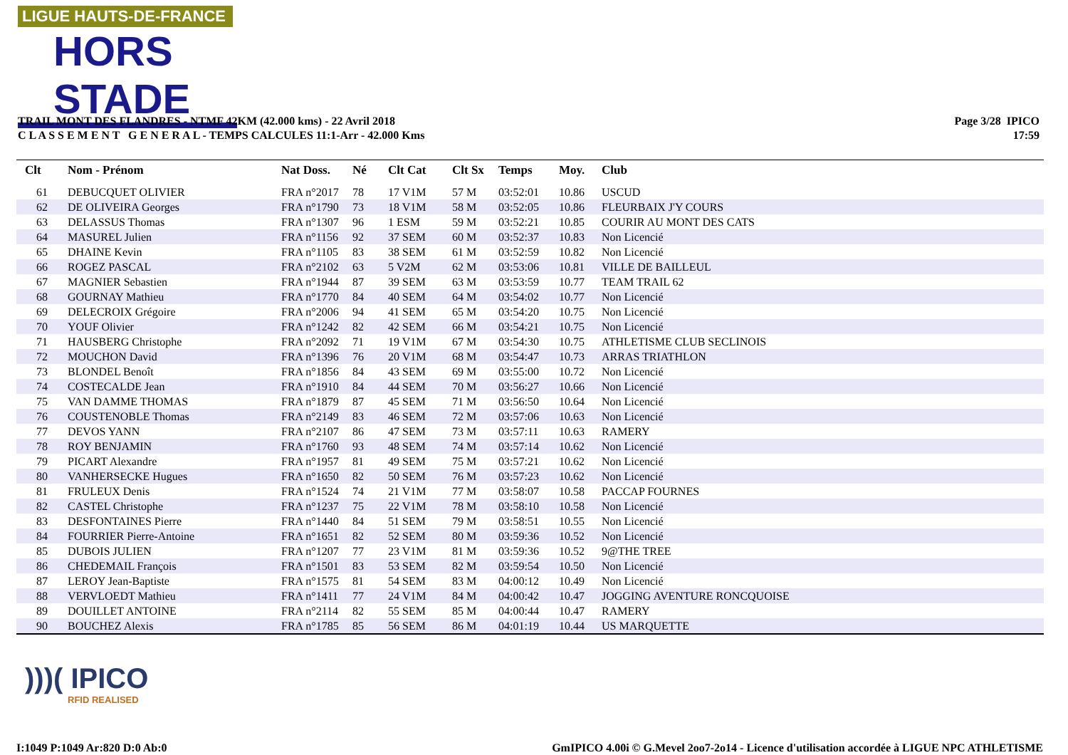LIGUE HAUTS-DE-FRANCE
HORS STADE
TRAIL MONT DES FLANDRES - NTMF 42KM (42.000 kms) - 22 Avril 2018
C L A S S E M E N T G E N E R A L - TEMPS CALCULES 11:1-Arr - 42.000 Kms
Page 3/28 IPICO
17:59
| Clt | Nom - Prénom | Nat Doss. | Né | Clt Cat | Clt Sx | Temps | Moy. | Club |
| --- | --- | --- | --- | --- | --- | --- | --- | --- |
| 61 | DEBUCQUET OLIVIER | FRA n°2017 | 78 | 17 V1M | 57 M | 03:52:01 | 10.86 | USCUD |
| 62 | DE OLIVEIRA Georges | FRA n°1790 | 73 | 18 V1M | 58 M | 03:52:05 | 10.86 | FLEURBAIX J'Y COURS |
| 63 | DELASSUS Thomas | FRA n°1307 | 96 | 1 ESM | 59 M | 03:52:21 | 10.85 | COURIR AU MONT DES CATS |
| 64 | MASUREL Julien | FRA n°1156 | 92 | 37 SEM | 60 M | 03:52:37 | 10.83 | Non Licencié |
| 65 | DHAINE Kevin | FRA n°1105 | 83 | 38 SEM | 61 M | 03:52:59 | 10.82 | Non Licencié |
| 66 | ROGEZ PASCAL | FRA n°2102 | 63 | 5 V2M | 62 M | 03:53:06 | 10.81 | VILLE DE BAILLEUL |
| 67 | MAGNIER Sebastien | FRA n°1944 | 87 | 39 SEM | 63 M | 03:53:59 | 10.77 | TEAM TRAIL 62 |
| 68 | GOURNAY Mathieu | FRA n°1770 | 84 | 40 SEM | 64 M | 03:54:02 | 10.77 | Non Licencié |
| 69 | DELECROIX Grégoire | FRA n°2006 | 94 | 41 SEM | 65 M | 03:54:20 | 10.75 | Non Licencié |
| 70 | YOUF Olivier | FRA n°1242 | 82 | 42 SEM | 66 M | 03:54:21 | 10.75 | Non Licencié |
| 71 | HAUSBERG Christophe | FRA n°2092 | 71 | 19 V1M | 67 M | 03:54:30 | 10.75 | ATHLETISME CLUB SECLINOIS |
| 72 | MOUCHON David | FRA n°1396 | 76 | 20 V1M | 68 M | 03:54:47 | 10.73 | ARRAS TRIATHLON |
| 73 | BLONDEL Benoît | FRA n°1856 | 84 | 43 SEM | 69 M | 03:55:00 | 10.72 | Non Licencié |
| 74 | COSTECALDE Jean | FRA n°1910 | 84 | 44 SEM | 70 M | 03:56:27 | 10.66 | Non Licencié |
| 75 | VAN DAMME THOMAS | FRA n°1879 | 87 | 45 SEM | 71 M | 03:56:50 | 10.64 | Non Licencié |
| 76 | COUSTENOBLE Thomas | FRA n°2149 | 83 | 46 SEM | 72 M | 03:57:06 | 10.63 | Non Licencié |
| 77 | DEVOS YANN | FRA n°2107 | 86 | 47 SEM | 73 M | 03:57:11 | 10.63 | RAMERY |
| 78 | ROY BENJAMIN | FRA n°1760 | 93 | 48 SEM | 74 M | 03:57:14 | 10.62 | Non Licencié |
| 79 | PICART Alexandre | FRA n°1957 | 81 | 49 SEM | 75 M | 03:57:21 | 10.62 | Non Licencié |
| 80 | VANHERSECKE Hugues | FRA n°1650 | 82 | 50 SEM | 76 M | 03:57:23 | 10.62 | Non Licencié |
| 81 | FRULEUX Denis | FRA n°1524 | 74 | 21 V1M | 77 M | 03:58:07 | 10.58 | PACCAP FOURNES |
| 82 | CASTEL Christophe | FRA n°1237 | 75 | 22 V1M | 78 M | 03:58:10 | 10.58 | Non Licencié |
| 83 | DESFONTAINES Pierre | FRA n°1440 | 84 | 51 SEM | 79 M | 03:58:51 | 10.55 | Non Licencié |
| 84 | FOURRIER Pierre-Antoine | FRA n°1651 | 82 | 52 SEM | 80 M | 03:59:36 | 10.52 | Non Licencié |
| 85 | DUBOIS JULIEN | FRA n°1207 | 77 | 23 V1M | 81 M | 03:59:36 | 10.52 | 9@THE TREE |
| 86 | CHEDEMAIL François | FRA n°1501 | 83 | 53 SEM | 82 M | 03:59:54 | 10.50 | Non Licencié |
| 87 | LEROY Jean-Baptiste | FRA n°1575 | 81 | 54 SEM | 83 M | 04:00:12 | 10.49 | Non Licencié |
| 88 | VERVLOEDT Mathieu | FRA n°1411 | 77 | 24 V1M | 84 M | 04:00:42 | 10.47 | JOGGING AVENTURE RONCQUOISE |
| 89 | DOUILLET ANTOINE | FRA n°2114 | 82 | 55 SEM | 85 M | 04:00:44 | 10.47 | RAMERY |
| 90 | BOUCHEZ Alexis | FRA n°1785 | 85 | 56 SEM | 86 M | 04:01:19 | 10.44 | US MARQUETTE |
)))( IPICO
RFID REALISED
I:1049 P:1049 Ar:820 D:0 Ab:0
GmIPICO 4.00i © G.Mevel 2oo7-2o14 - Licence d'utilisation accordée à LIGUE NPC ATHLETISME